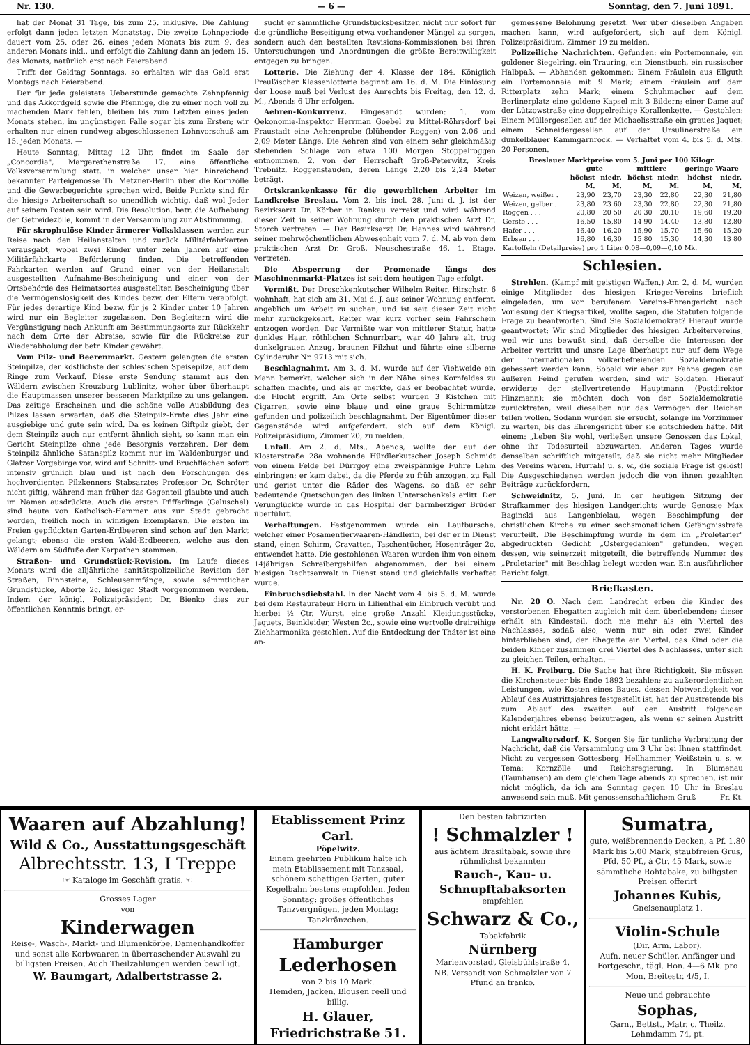Nr. 130. — 6 — Sonntag, den 7. Juni 1891.
hat der Monat 31 Tage, bis zum 25. inklusive. Die Zahlung erfolgt dann jeden letzten Monatstag. Die zweite Lohnperiode dauert vom 25. oder 26. eines jeden Monats bis zum 9. des anderen Monats inkl., und erfolgt die Zahlung dann an jedem 15. des Monats, natürlich erst nach Feierabend.
Trifft der Geldtag Sonntags, so erhalten wir das Geld erst Montags nach Feierabend.
Der für jede geleistete Ueberstunde gemachte Zehnpfennig und das Akkordgeld sowie die Pfennige, die zu einer noch voll zu machenden Mark fehlen, bleiben bis zum Letzten eines jeden Monats stehen, im ungünstigen Falle sogar bis zum Ersten; wir erhalten nur einen rundweg abgeschlossenen Lohnvorschuß am 15. jeden Monats. —
Heute Sonntag, Mittag 12 Uhr, findet im Saale der „Concordia", Margarethenstraße 17, eine öffentliche Volksversammlung statt, in welcher unser hier hinreichend bekannter Parteigenosse Th. Metzner-Berlin über die Kornzölle und die Gewerbegerichte sprechen wird. Beide Punkte sind für die hiesige Arbeiterschaft so unendlich wichtig, daß wol Jeder auf seinem Posten sein wird. Die Resolution, betr. die Aufhebung der Getreidezölle, kommt in der Versammlung zur Abstimmung.
Für skrophulöse Kinder ärmerer Volksklassen werden zur Reise nach den Heilanstalten und zurück Militärfahrkarten verausgabt, wobei zwei Kinder unter zehn Jahren auf eine Militärfahrkarte Beförderung finden. Die betreffenden Fahrkarten werden auf Grund einer von der Heilanstalt ausgestellten Aufnahme-Bescheinigung und einer von der Ortsbehörde des Heimatsortes ausgestellten Bescheinigung über die Vermögenslosigkeit des Kindes bezw. der Eltern verabfolgt. Für jedes derartige Kind bezw. für je 2 Kinder unter 10 Jahren wird nur ein Begleiter zugelassen. Den Begleitern wird die Vergünstigung nach Ankunft am Bestimmungsorte zur Rückkehr nach dem Orte der Abreise, sowie für die Rückreise zur Wiederabholung der betr. Kinder gewährt.
Vom Pilz- und Beerenmarkt. Gestern gelangten die ersten Steinpilze, der köstlichste der schlesischen Speisepilze, auf dem Ringe zum Verkauf. Diese erste Sendung stammt aus den Wäldern zwischen Kreuzburg Lublinitz, woher über überhaupt die Hauptmassen unserer besseren Marktpilze zu uns gelangen. Das zeitige Erscheinen und die schöne volle Ausbildung des Pilzes lassen erwarten, daß die Steinpilz-Ernte dies Jahr eine ausgiebige und gute sein wird. Da es keinen Giftpilz giebt, der dem Steinpilz auch nur entfernt ähnlich sieht, so kann man ein Gericht Steinpilze ohne jede Besorgnis verzehren. Der dem Steinpilz ähnliche Satanspilz kommt nur im Waldenburger und Glatzer Vorgebirge vor, wird auf Schnitt- und Bruchflächen sofort intensiv grünlich blau und ist nach den Forschungen des hochverdienten Pilzkenners Stabsarztes Professor Dr. Schröter nicht giftig, während man früher das Gegenteil glaubte und auch im Namen ausdrückte. Auch die ersten Pfifferlinge (Galuschel) sind heute von Katholisch-Hammer aus zur Stadt gebracht worden, freilich noch in winzigen Exemplaren. Die ersten im Freien gepflückten Garten-Erdbeeren sind schon auf den Markt gelangt; ebenso die ersten Wald-Erdbeeren, welche aus den Wäldern am Südfuße der Karpathen stammen.
Straßen- und Grundstück-Revision. Im Laufe dieses Monats wird die alljährliche sanitätspolizeiliche Revision der Straßen, Rinnsteine, Schleusenmfänge, sowie sämmtlicher Grundstücke, Aborte 2c. hiesiger Stadt vorgenommen werden. Indem der königl. Polizeipräsident Dr. Bienko dies zur öffentlichen Kenntnis bringt, er-
sucht er sämmtliche Grundstücksbesitzer, nicht nur sofort für die gründliche Beseitigung etwa vorhandener Mängel zu sorgen, sondern auch den bestellten Revisions-Kommissionen bei ihren Untersuchungen und Anordnungen die größte Bereitwilligkeit entgegen zu bringen.
Lotterie. Die Ziehung der 4. Klasse der 184. Königlich Preußischer Klassenlotterie beginnt am 16. d. M. Die Einlösung der Loose muß bei Verlust des Anrechts bis Freitag, den 12. d. M., Abends 6 Uhr erfolgen.
Aehren-Konkurrenz. Eingesandt wurden: 1. vom Oekonomie-Inspektor Herrman Goebel zu Mittel-Röhrsdorf bei Fraustadt eine Aehrenprobe (blühender Roggen) von 2,06 und 2,09 Meter Länge. Die Aehren sind von einem sehr gleichmäßig stehenden Schlage von etwa 100 Morgen Stoppelroggen entnommen. 2. von der Herrschaft Groß-Peterwitz, Kreis Trebnitz, Roggenstauden, deren Länge 2,20 bis 2,24 Meter beträgt.
Ortskrankenkasse für die gewerblichen Arbeiter im Landkreise Breslau. Vom 2. bis incl. 28. Juni d. J. ist der Bezirksarzt Dr. Körber in Rankau verreist und wird während dieser Zeit in seiner Wohnung durch den praktischen Arzt Dr. Storch vertreten. — Der Bezirksarzt Dr. Hannes wird während seiner mehrwöchentlichen Abwesenheit vom 7. d. M. ab von dem praktischen Arzt Dr. Groß, Neuschestraße 46, 1. Etage, vertreten.
Die Absperrung der Promenade längs des Maschinenmarkt-Platzes ist seit dem heutigen Tage erfolgt.
Vermißt. Der Droschkenkutscher Wilhelm Reiter, Hirschstr. 6 wohnhaft, hat sich am 31. Mai d. J. aus seiner Wohnung entfernt, angeblich um Arbeit zu suchen, und ist seit dieser Zeit nicht mehr zurückgekehrt. Reiter war kurz vorher sein Fahrschein entzogen worden. Der Vermißte war von mittlerer Statur, hatte dunkles Haar, röthlichen Schnurrbart, war 40 Jahre alt, trug dunkelgrauen Anzug, braunen Filzhut und führte eine silberne Cylinderuhr Nr. 9713 mit sich.
Beschlagnahmt. Am 3. d. M. wurde auf der Viehweide ein Mann bemerkt, welcher sich in der Nähe eines Kornfeldes zu schaffen machte, und als er merkte, daß er beobachtet würde, die Flucht ergriff. Am Orte selbst wurden 3 Kistchen mit Cigarren, sowie eine blaue und eine graue Schirmmütze gefunden und polizeilich beschlagnahmt. Der Eigentümer dieser Gegenstände wird aufgefordert, sich auf dem Königl. Polizeipräsidium, Zimmer 20, zu melden.
Unfall. Am 2. d. Mts., Abends, wollte der auf der Klosterstraße 28a wohnende Hürdlerkutscher Joseph Schmidt von einem Felde bei Dürrgoy eine zweispännige Fuhre Lehm einbringen; er kam dabei, da die Pferde zu früh anzogen, zu Fall und geriet unter die Räder des Wagens, so daß er sehr bedeutende Quetschungen des linken Unterschenkels erlitt. Der Verunglückte wurde in das Hospital der barmherziger Brüder überführt.
Verhaftungen. Festgenommen wurde ein Laufbursche, welcher einer Posamentierwaaren-Händlerin, bei der er in Dienst stand, einen Schirm, Cravatten, Taschentücher, Hosenträger 2c. entwendet hatte. Die gestohlenen Waaren wurden ihm von einem 14jährigen Schreibergehilfen abgenommen, der bei einem hiesigen Rechtsanwalt in Dienst stand und gleichfalls verhaftet wurde.
Einbruchsdiebstahl. In der Nacht vom 4. bis 5. d. M. wurde bei dem Restaurateur Horn in Lilienthal ein Einbruch verübt und hierbei ½ Ctr. Wurst, eine große Anzahl Kleidungsstücke, Jaquets, Beinkleider, Westen 2c., sowie eine wertvolle dreireihige Ziehharmonika gestohlen. Auf die Entdeckung der Thäter ist eine an-
gemessene Belohnung gesetzt. Wer über dieselben Angaben machen kann, wird aufgefordert, sich auf dem Königl. Polizeipräsidium, Zimmer 19 zu melden.
Polizeiliche Nachrichten. Gefunden: ein Portemonnaie, ein goldener Siegelring, ein Trauring, ein Dienstbuch, ein russischer Halbpaß. — Abhanden gekommen: Einem Fräulein aus Ellguth ein Portemonnaie mit 9 Mark; einem Fräulein auf dem Ritterplatz zehn Mark; einem Schuhmacher auf dem Berlinerplatz eine goldene Kapsel mit 3 Bildern; einer Dame auf der Lützowstraße eine doppelreihige Korallenkette. — Gestohlen: Einem Müllergesellen auf der Michaelisstraße ein graues Jaquet; einem Schneidergesellen auf der Ursulinerstraße ein dunkelblauer Kammgarnrock. — Verhaftet vom 4. bis 5. d. Mts. 20 Personen.
| Breslauer Marktpreise vom 5. Juni per 100 Kilogr. | | | | | | |
| --- | --- | --- | --- | --- | --- | --- |
| | gute | | mittlere | | geringe Waare | |
| | höchst | niedr. | höchst | niedr. | höchst | niedr. |
| | M. | M. | M. | M. | M. | M. |
| Weizen, weißer . | 23,90 | 23,70 | 23,30 | 22,80 | 22,30 | 21,80 |
| Weizen, gelber . | 23,80 | 23 60 | 23,30 | 22,80 | 22,30 | 21,80 |
| Roggen . . . | 20,80 | 20 50 | 20 30 | 20,10 | 19,60 | 19,20 |
| Gerste . . . | 16,50 | 15,80 | 14 90 | 14,40 | 13,80 | 12,80 |
| Hafer . . . | 16.40 | 16.20 | 15,90 | 15,70 | 15,60 | 15,20 |
| Erbsen . . . | 16,80 | 16,30 | 15 80 | 15,30 | 14,30 | 13 80 |
| Kartoffeln (Detailpreise) pro 1 Liter 0,08—0,09—0,10 Mk. | | | | | | |
Schlesien.
Strehlen. (Kampf mit geistigen Waffen.) Am 2. d. M. wurden einige Mitglieder des hiesigen Krieger-Vereins brieflich eingeladen, um vor berufenem Vereins-Ehrengericht nach Vorlesung der Kriegsartikel, wollte sagen, die Statuten folgende Frage zu beantworten. Sind Sie Sozialdemokrat? Hierauf wurde geantwortet: Wir sind Mitglieder des hiesigen Arbeitervereins, weil wir uns bewußt sind, daß derselbe die Interessen der Arbeiter vertritt und unsre Lage überhaupt nur auf dem Wege der internationalen völkerbefreienden Sozialdemokratie gebessert werden kann. Sobald wir aber zur Fahne gegen den äußeren Feind gerufen werden, sind wir Soldaten. Hierauf erwiderte der stellvertretende Hauptmann (Postdirektor Hinzmann): sie möchten doch von der Sozialdemokratie zurücktreten, weil dieselben nur das Vermögen der Reichen teilen wollen. Sodann wurden sie ersucht, solange im Vorzimmer zu warten, bis das Ehrengericht über sie entschieden hätte. Mit einem: „Leben Sie wohl, verließen unsere Genossen das Lokal, ohne ihr Todesurteil abzuwarten. Anderen Tages wurde denselben schriftlich mitgeteilt, daß sie nicht mehr Mitglieder des Vereins wären. Hurrah! u. s. w., die soziale Frage ist gelöst! Die Ausgeschiedenen werden jedoch die von ihnen gezahlten Beiträge zurückfordern.
Schweidnitz, 5. Juni. In der heutigen Sitzung der Strafkammer des hiesigen Landgerichts wurde Genosse Max Baginski aus Langenbielau, wegen Beschimpfung der christlichen Kirche zu einer sechsmonatlichen Gefängnisstrafe verurteilt. Die Beschimpfung wurde in dem im „Proletarier" abgedruckten Gedicht „Ostergedanken" gefunden, wegen dessen, wie seinerzeit mitgeteilt, die betreffende Nummer des „Proletarier" mit Beschlag belegt worden war. Ein ausführlicher Bericht folgt.
Briefkasten.
Nr. 20 O. Nach dem Landrecht erben die Kinder des verstorbenen Ehegatten zugleich mit dem überlebenden; dieser erhält ein Kindesteil, doch nie mehr als ein Viertel des Nachlasses, sodaß also, wenn nur ein oder zwei Kinder hinterblieben sind, der Ehegatte ein Viertel, das Kind oder die beiden Kinder zusammen drei Viertel des Nachlasses, unter sich zu gleichen Teilen, erhalten. —
H. K. Freiburg. Die Sache hat ihre Richtigkeit. Sie müssen die Kirchensteuer bis Ende 1892 bezahlen; zu außerordentlichen Leistungen, wie Kosten eines Baues, dessen Notwendigkeit vor Ablauf des Austrittsjahres festgestellt ist, hat der Austretende bis zum Ablauf des zweiten auf den Austritt folgenden Kalenderjahres ebenso beizutragen, als wenn er seinen Austritt nicht erklärt hätte. —
Langwaltersdorf. K. Sorgen Sie für tunliche Verbreitung der Nachricht, daß die Versammlung um 3 Uhr bei Ihnen stattfindet. Nicht zu vergessen Gottesberg, Hellhammer, Weißstein u. s. w. Tema: Kornzölle und Reichsregierung. In Blumenau (Taunhausen) an dem gleichen Tage abends zu sprechen, ist mir nicht möglich, da ich am Sonntag gegen 10 Uhr in Breslau anwesend sein muß. Mit genossenschaftlichem Gruß Fr. Kt.
Waaren auf Abzahlung!
Wild & Co., Ausstattungsgeschäft
Albrechtsstr. 13, I Treppe
☞ Kataloge im Geschäft gratis. ☜
Grosses Lager
von
Kinderwagen
Reise-, Wasch-, Markt- und Blumenkörbe, Damenhandkoffer und sonst alle Korbwaaren in überraschender Auswahl zu billigsten Preisen. Auch Theilzahlungen werden bewilligt.
W. Baumgart, Adalbertstrasse 2.
Etablissement Prinz Carl.
Pöpelwitz.
Einem geehrten Publikum halte ich mein Etablissement mit Tanzsaal, schönem schattigen Garten, guter Kegelbahn bestens empfohlen. Jeden Sonntag: großes öffentliches Tanzvergnügen, jeden Montag: Tanzkränzchen.
Hamburger
Lederhosen
von 2 bis 10 Mark.
Hemden, Jacken, Blousen reell und billig.
H. Glauer, Friedrichstraße 51.
Den besten fabrizirten
! Schmalzler !
aus ächtem Brasiltabak, sowie ihre rühmlichst bekannten
Rauch-, Kau- u. Schnupftabaksorten
empfehlen
Schwarz & Co.,
Tabakfabrik
Nürnberg
Marienvorstadt Gleisbühlstraße 4.
NB. Versandt von Schmalzler von 7 Pfund an franko.
Sumatra,
gute, weißbrennende Decken, a Pf. 1.80 Mark bis 5.00 Mark, staubfreien Grus, Pfd. 50 Pf., à Ctr. 45 Mark, sowie sämmtliche Rohtabake, zu billigsten Preisen offerirt
Johannes Kubis,
Gneisenauplatz 1.
Violin-Schule
(Dir. Arm. Labor).
Aufn. neuer Schüler, Anfänger und Fortgeschr., tägl. Hon. 4—6 Mk. pro Mon. Breitestr. 4/5, I.
Neue und gebrauchte
Sophas,
Garn., Bettst., Matr. c. Theilz. Lehmdamm 74, pt.